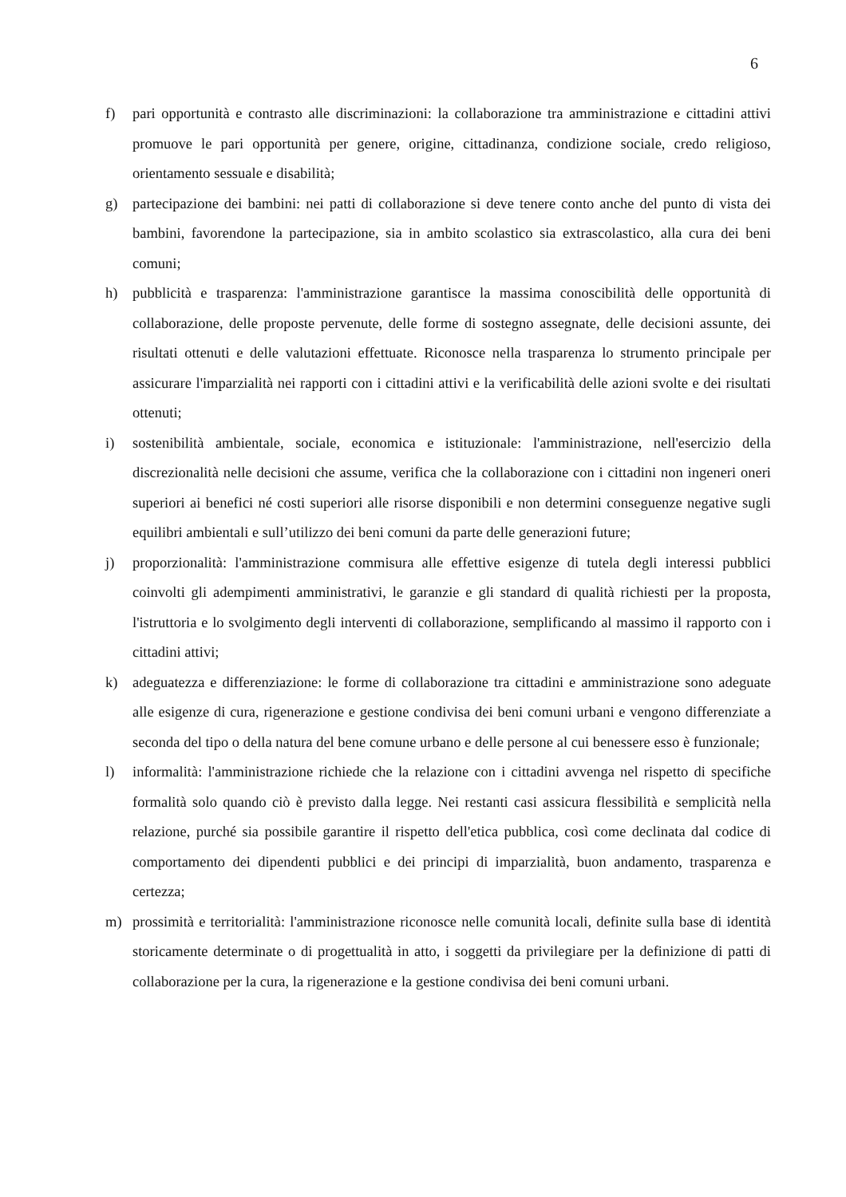6
f) pari opportunità e contrasto alle discriminazioni: la collaborazione tra amministrazione e cittadini attivi promuove le pari opportunità per genere, origine, cittadinanza, condizione sociale, credo religioso, orientamento sessuale e disabilità;
g) partecipazione dei bambini: nei patti di collaborazione si deve tenere conto anche del punto di vista dei bambini, favorendone la partecipazione, sia in ambito scolastico sia extrascolastico, alla cura dei beni comuni;
h) pubblicità e trasparenza: l'amministrazione garantisce la massima conoscibilità delle opportunità di collaborazione, delle proposte pervenute, delle forme di sostegno assegnate, delle decisioni assunte, dei risultati ottenuti e delle valutazioni effettuate. Riconosce nella trasparenza lo strumento principale per assicurare l'imparzialità nei rapporti con i cittadini attivi e la verificabilità delle azioni svolte e dei risultati ottenuti;
i) sostenibilità ambientale, sociale, economica e istituzionale: l'amministrazione, nell'esercizio della discrezionalità nelle decisioni che assume, verifica che la collaborazione con i cittadini non ingeneri oneri superiori ai benefici né costi superiori alle risorse disponibili e non determini conseguenze negative sugli equilibri ambientali e sull’utilizzo dei beni comuni da parte delle generazioni future;
j) proporzionalità: l'amministrazione commisura alle effettive esigenze di tutela degli interessi pubblici coinvolti gli adempimenti amministrativi, le garanzie e gli standard di qualità richiesti per la proposta, l'istruttoria e lo svolgimento degli interventi di collaborazione, semplificando al massimo il rapporto con i cittadini attivi;
k) adeguatezza e differenziazione: le forme di collaborazione tra cittadini e amministrazione sono adeguate alle esigenze di cura, rigenerazione e gestione condivisa dei beni comuni urbani e vengono differenziate a seconda del tipo o della natura del bene comune urbano e delle persone al cui benessere esso è funzionale;
l) informalità: l'amministrazione richiede che la relazione con i cittadini avvenga nel rispetto di specifiche formalità solo quando ciò è previsto dalla legge. Nei restanti casi assicura flessibilità e semplicità nella relazione, purché sia possibile garantire il rispetto dell'etica pubblica, così come declinata dal codice di comportamento dei dipendenti pubblici e dei principi di imparzialità, buon andamento, trasparenza e certezza;
m) prossimità e territorialità: l'amministrazione riconosce nelle comunità locali, definite sulla base di identità storicamente determinate o di progettualità in atto, i soggetti da privilegiare per la definizione di patti di collaborazione per la cura, la rigenerazione e la gestione condivisa dei beni comuni urbani.